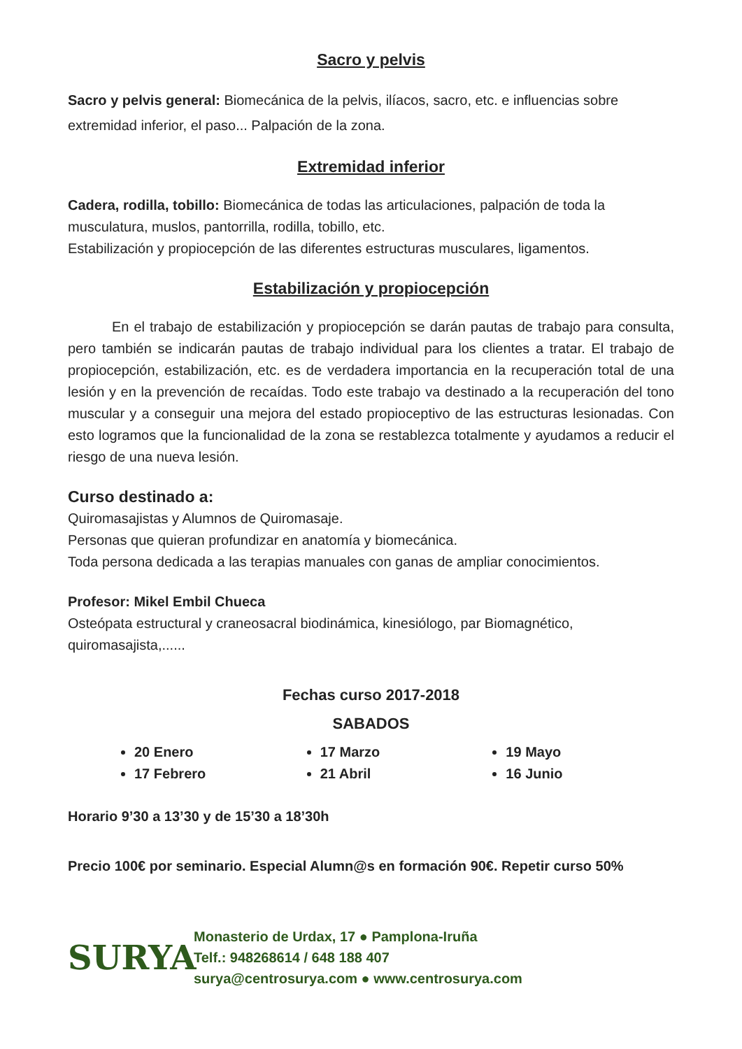Sacro y pelvis
Sacro y pelvis general: Biomecánica de la pelvis, ilíacos, sacro, etc. e influencias sobre extremidad inferior, el paso... Palpación de la zona.
Extremidad inferior
Cadera, rodilla, tobillo: Biomecánica de todas las articulaciones, palpación de toda la musculatura, muslos, pantorrilla, rodilla, tobillo, etc.
Estabilización y propiocepción de las diferentes estructuras musculares, ligamentos.
Estabilización y propiocepción
En el trabajo de estabilización y propiocepción se darán pautas de trabajo para consulta, pero también se indicarán pautas de trabajo individual para los clientes a tratar. El trabajo de propiocepción, estabilización, etc. es de verdadera importancia en la recuperación total de una lesión y en la prevención de recaídas. Todo este trabajo va destinado a la recuperación del tono muscular y a conseguir una mejora del estado propioceptivo de las estructuras lesionadas. Con esto logramos que la funcionalidad de la zona se restablezca totalmente y ayudamos a reducir el riesgo de una nueva lesión.
Curso destinado a:
Quiromasajistas y Alumnos de Quiromasaje.
Personas que quieran profundizar en anatomía y biomecánica.
Toda persona dedicada a las terapias manuales con ganas de ampliar conocimientos.
Profesor: Mikel Embil Chueca
Osteópata estructural y craneosacral biodinámica, kinesiólogo, par Biomagnético, quiromasajista,......
Fechas curso 2017-2018
SABADOS
20 Enero
17 Febrero
17 Marzo
21 Abril
19 Mayo
16 Junio
Horario 9’30 a 13’30 y de 15’30 a 18’30h
Precio 100€ por seminario. Especial Alumn@s en formación 90€. Repetir curso 50%
SURYA
Monasterio de Urdax, 17 ● Pamplona-Iruña
Telf.: 948268614 / 648 188 407
surya@centrosurya.com ● www.centrosurya.com